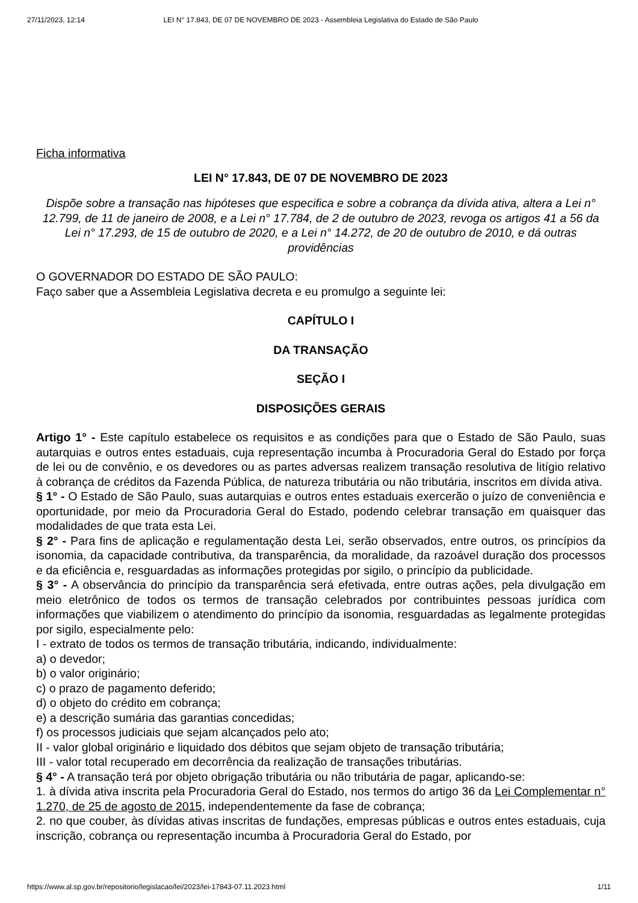27/11/2023, 12:14 LEI N° 17.843, DE 07 DE NOVEMBRO DE 2023 - Assembleia Legislativa do Estado de São Paulo
Ficha informativa
LEI N° 17.843, DE 07 DE NOVEMBRO DE 2023
Dispõe sobre a transação nas hipóteses que especifica e sobre a cobrança da dívida ativa, altera a Lei n° 12.799, de 11 de janeiro de 2008, e a Lei n° 17.784, de 2 de outubro de 2023, revoga os artigos 41 a 56 da Lei n° 17.293, de 15 de outubro de 2020, e a Lei n° 14.272, de 20 de outubro de 2010, e dá outras providências
O GOVERNADOR DO ESTADO DE SÃO PAULO:
Faço saber que a Assembleia Legislativa decreta e eu promulgo a seguinte lei:
CAPÍTULO I
DA TRANSAÇÃO
SEÇÃO I
DISPOSIÇÕES GERAIS
Artigo 1° - Este capítulo estabelece os requisitos e as condições para que o Estado de São Paulo, suas autarquias e outros entes estaduais, cuja representação incumba à Procuradoria Geral do Estado por força de lei ou de convênio, e os devedores ou as partes adversas realizem transação resolutiva de litígio relativo à cobrança de créditos da Fazenda Pública, de natureza tributária ou não tributária, inscritos em dívida ativa.
§ 1° - O Estado de São Paulo, suas autarquias e outros entes estaduais exercerão o juízo de conveniência e oportunidade, por meio da Procuradoria Geral do Estado, podendo celebrar transação em quaisquer das modalidades de que trata esta Lei.
§ 2° - Para fins de aplicação e regulamentação desta Lei, serão observados, entre outros, os princípios da isonomia, da capacidade contributiva, da transparência, da moralidade, da razoável duração dos processos e da eficiência e, resguardadas as informações protegidas por sigilo, o princípio da publicidade.
§ 3° - A observância do princípio da transparência será efetivada, entre outras ações, pela divulgação em meio eletrônico de todos os termos de transação celebrados por contribuintes pessoas jurídica com informações que viabilizem o atendimento do princípio da isonomia, resguardadas as legalmente protegidas por sigilo, especialmente pelo:
I - extrato de todos os termos de transação tributária, indicando, individualmente:
a) o devedor;
b) o valor originário;
c) o prazo de pagamento deferido;
d) o objeto do crédito em cobrança;
e) a descrição sumária das garantias concedidas;
f) os processos judiciais que sejam alcançados pelo ato;
II - valor global originário e liquidado dos débitos que sejam objeto de transação tributária;
III - valor total recuperado em decorrência da realização de transações tributárias.
§ 4° - A transação terá por objeto obrigação tributária ou não tributária de pagar, aplicando-se:
1. à dívida ativa inscrita pela Procuradoria Geral do Estado, nos termos do artigo 36 da Lei Complementar n° 1.270, de 25 de agosto de 2015, independentemente da fase de cobrança;
2. no que couber, às dívidas ativas inscritas de fundações, empresas públicas e outros entes estaduais, cuja inscrição, cobrança ou representação incumba à Procuradoria Geral do Estado, por
https://www.al.sp.gov.br/repositorio/legislacao/lei/2023/lei-17843-07.11.2023.html 1/11